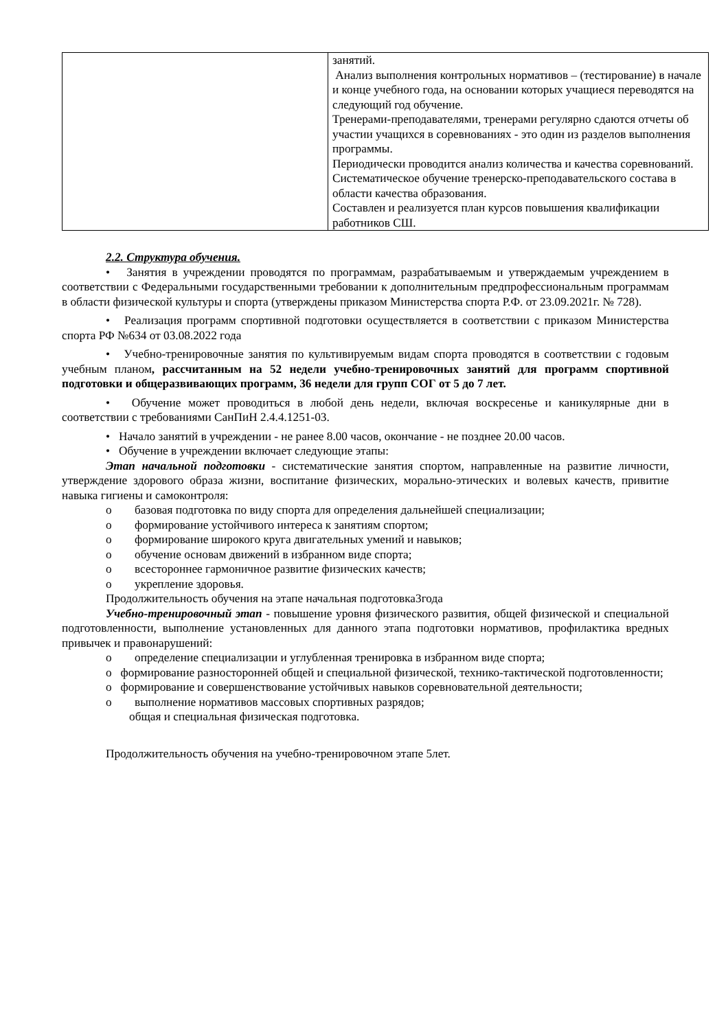| | занятий. Анализ выполнения контрольных нормативов – (тестирование) в начале и конце учебного года, на основании которых учащиеся переводятся на следующий год обучение. Тренерами-преподавателями, тренерами регулярно сдаются отчеты об участии учащихся в соревнованиях - это один из разделов выполнения программы. Периодически проводится анализ количества и качества соревнований. Систематическое обучение тренерско-преподавательского состава в области качества образования. Составлен и реализуется план курсов повышения квалификации работников СШ. |
2.2. Структура обучения.
• Занятия в учреждении проводятся по программам, разрабатываемым и утверждаемым учреждением в соответствии с Федеральными государственными требовании к дополнительным предпрофессиональным программам в области физической культуры и спорта (утверждены приказом Министерства спорта Р.Ф. от 23.09.2021г. № 728).
• Реализация программ спортивной подготовки осуществляется в соответствии с приказом Министерства спорта РФ №634 от 03.08.2022 года
• Учебно-тренировочные занятия по культивируемым видам спорта проводятся в соответствии с годовым учебным планом, рассчитанным на 52 недели учебно-тренировочных занятий для программ спортивной подготовки и общеразвивающих программ, 36 недели для групп СОГ от 5 до 7 лет.
• Обучение может проводиться в любой день недели, включая воскресенье и каникулярные дни в соответствии с требованиями СанПиН 2.4.4.1251-03.
• Начало занятий в учреждении - не ранее 8.00 часов, окончание - не позднее 20.00 часов.
• Обучение в учреждении включает следующие этапы:
Этап начальной подготовки - систематические занятия спортом, направленные на развитие личности, утверждение здорового образа жизни, воспитание физических, морально-этических и волевых качеств, привитие навыка гигиены и самоконтроля:
o базовая подготовка по виду спорта для определения дальнейшей специализации;
o формирование устойчивого интереса к занятиям спортом;
o формирование широкого круга двигательных умений и навыков;
o обучение основам движений в избранном виде спорта;
o всестороннее гармоничное развитие физических качеств;
o укрепление здоровья.
Продолжительность обучения на этапе начальная подготовка3года
Учебно-тренировочный этап - повышение уровня физического развития, общей физической и специальной подготовленности, выполнение установленных для данного этапа подготовки нормативов, профилактика вредных привычек и правонарушений:
o определение специализации и углубленная тренировка в избранном виде спорта;
o формирование разносторонней общей и специальной физической, технико-тактической подготовленности;
o формирование и совершенствование устойчивых навыков соревновательной деятельности;
o выполнение нормативов массовых спортивных разрядов;
общая и специальная физическая подготовка.
Продолжительность обучения на учебно-тренировочном этапе 5лет.